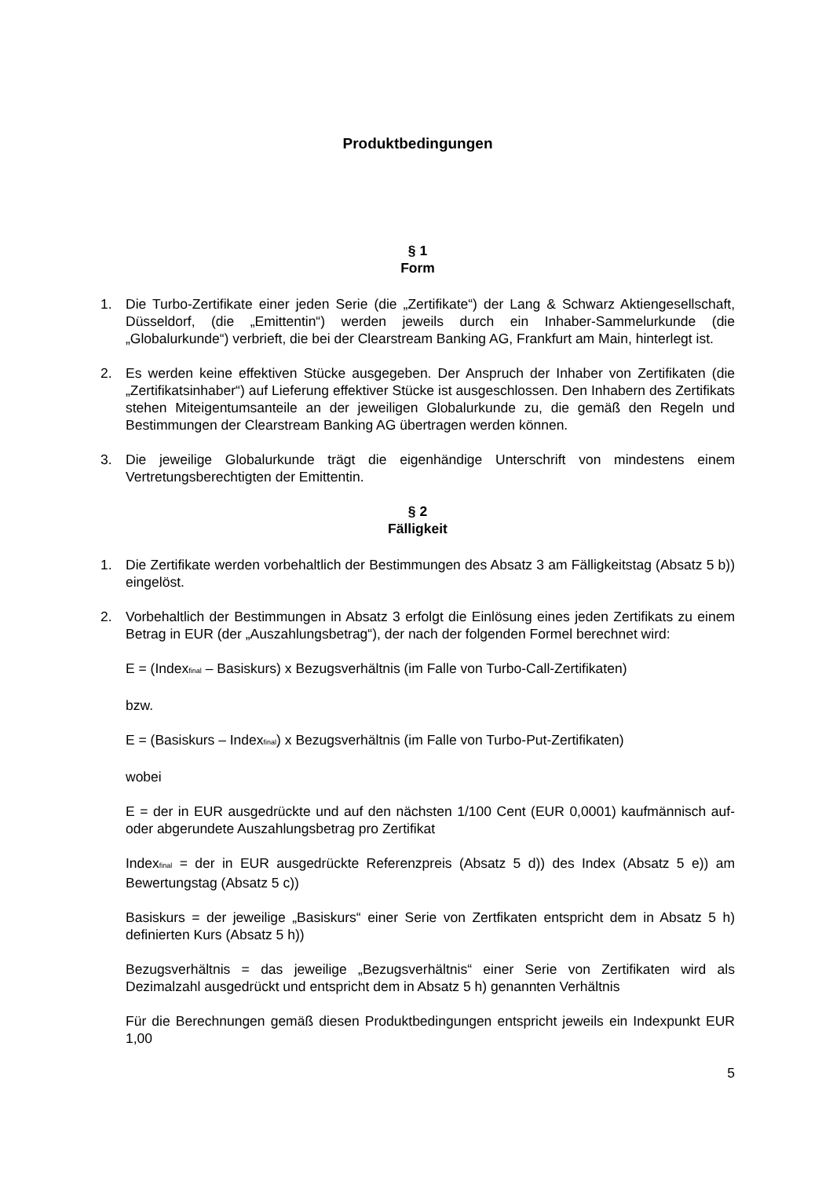Produktbedingungen
§ 1
Form
1. Die Turbo-Zertifikate einer jeden Serie (die „Zertifikate“) der Lang & Schwarz Aktiengesellschaft, Düsseldorf, (die „Emittentin“) werden jeweils durch ein Inhaber-Sammelurkunde (die „Globalurkunde“) verbrieft, die bei der Clearstream Banking AG, Frankfurt am Main, hinterlegt ist.
2. Es werden keine effektiven Stücke ausgegeben. Der Anspruch der Inhaber von Zertifikaten (die „Zertifikatsinhaber“) auf Lieferung effektiver Stücke ist ausgeschlossen. Den Inhabern des Zertifikats stehen Miteigentumsanteile an der jeweiligen Globalurkunde zu, die gemäß den Regeln und Bestimmungen der Clearstream Banking AG übertragen werden können.
3. Die jeweilige Globalurkunde trägt die eigenhändige Unterschrift von mindestens einem Vertretungsberechtigten der Emittentin.
§ 2
Fälligkeit
1. Die Zertifikate werden vorbehaltlich der Bestimmungen des Absatz 3 am Fälligkeitstag (Absatz 5 b)) eingelöst.
2. Vorbehaltlich der Bestimmungen in Absatz 3 erfolgt die Einlösung eines jeden Zertifikats zu einem Betrag in EUR (der „Auszahlungsbetrag“), der nach der folgenden Formel berechnet wird:
E = (Index<sub>final</sub> – Basiskurs) x Bezugsverhältnis (im Falle von Turbo-Call-Zertifikaten)
bzw.
E = (Basiskurs – Index<sub>final</sub>) x Bezugsverhältnis (im Falle von Turbo-Put-Zertifikaten)
wobei
E = der in EUR ausgedrückte und auf den nächsten 1/100 Cent (EUR 0,0001) kaufmännisch auf- oder abgerundete Auszahlungsbetrag pro Zertifikat
Index<sub>final</sub> = der in EUR ausgedrückte Referenzpreis (Absatz 5 d)) des Index (Absatz 5 e)) am Bewertungstag (Absatz 5 c))
Basiskurs = der jeweilige „Basiskurs“ einer Serie von Zertfikaten entspricht dem in Absatz 5 h) definierten Kurs (Absatz 5 h))
Bezugsverhältnis = das jeweilige „Bezugsverhältnis“ einer Serie von Zertifikaten wird als Dezimalzahl ausgedrückt und entspricht dem in Absatz 5 h) genannten Verhältnis
Für die Berechnungen gemäß diesen Produktbedingungen entspricht jeweils ein Indexpunkt EUR 1,00
5